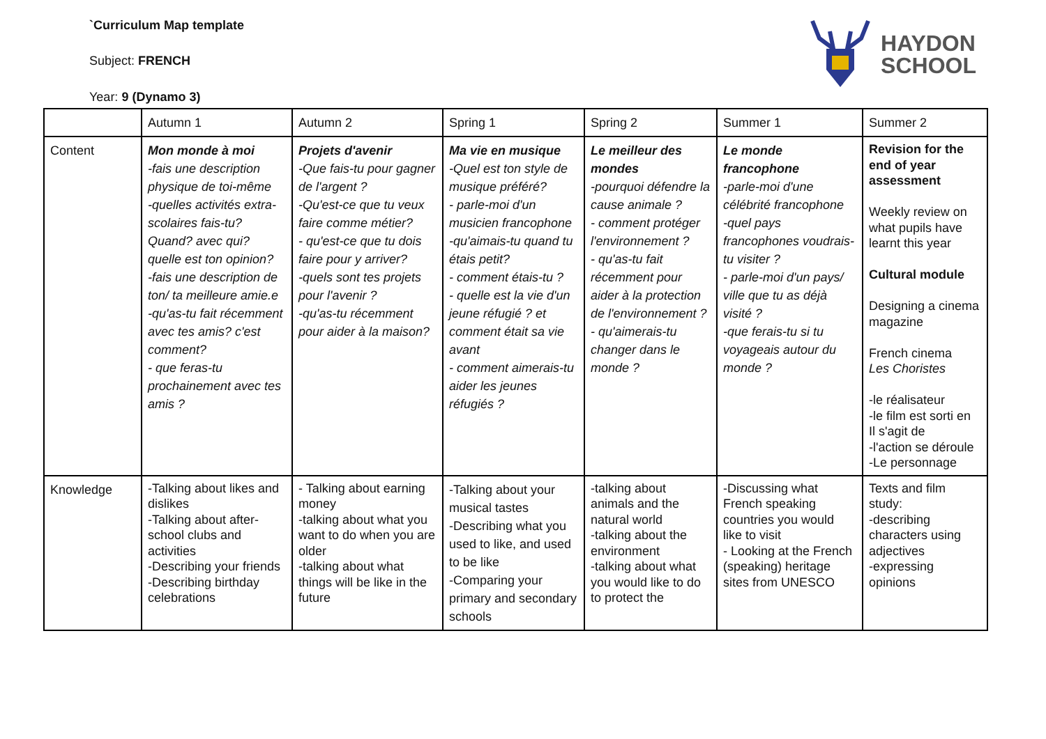`Curriculum Map template
Subject: FRENCH
Year: 9 (Dynamo 3)
HAYDON
SCHOOL
| | Autumn 1 | Autumn 2 | Spring 1 | Spring 2 | Summer 1 | Summer 2 |
| Content | Mon monde à moi -fais une description physique de toi-même -quelles activités extra-scolaires fais-tu? Quand? avec qui? quelle est ton opinion? -fais une description de ton/ ta meilleure amie.e -qu'as-tu fait récemment avec tes amis? c'est comment? - que feras-tu prochainement avec tes amis ? | Projets d'avenir -Que fais-tu pour gagner de l'argent ? -Qu'est-ce que tu veux faire comme métier? - qu'est-ce que tu dois faire pour y arriver? -quels sont tes projets pour l'avenir ? -qu'as-tu récemment pour aider à la maison? | Ma vie en musique -Quel est ton style de musique préféré? - parle-moi d'un musicien francophone -qu'aimais-tu quand tu étais petit? - comment étais-tu ? - quelle est la vie d'un jeune réfugié ? et comment était sa vie avant - comment aimerais-tu aider les jeunes réfugiés ? | Le meilleur des mondes -pourquoi défendre la cause animale ? - comment protéger l'environnement ? - qu'as-tu fait récemment pour aider à la protection de l'environnement ? - qu'aimerais-tu changer dans le monde ? | Le monde francophone -parle-moi d'une célébrité francophone -quel pays francophones voudrais-tu visiter ? - parle-moi d'un pays/ ville que tu as déjà visité ? -que ferais-tu si tu voyageais autour du monde ? | Revision for the end of year assessment Weekly review on what pupils have learnt this year Cultural module Designing a cinema magazine French cinema Les Choristes -le réalisateur -le film est sorti en Il s'agit de -l'action se déroule -Le personnage |
| Knowledge | -Talking about likes and dislikes -Talking about after-school clubs and activities -Describing your friends -Describing birthday celebrations | - Talking about earning money -talking about what you want to do when you are older -talking about what things will be like in the future | -Talking about your musical tastes -Describing what you used to like, and used to be like -Comparing your primary and secondary schools | -talking about animals and the natural world -talking about the environment -talking about what you would like to do to protect the | -Discussing what French speaking countries you would like to visit - Looking at the French (speaking) heritage sites from UNESCO | Texts and film study: -describing characters using adjectives -expressing opinions |